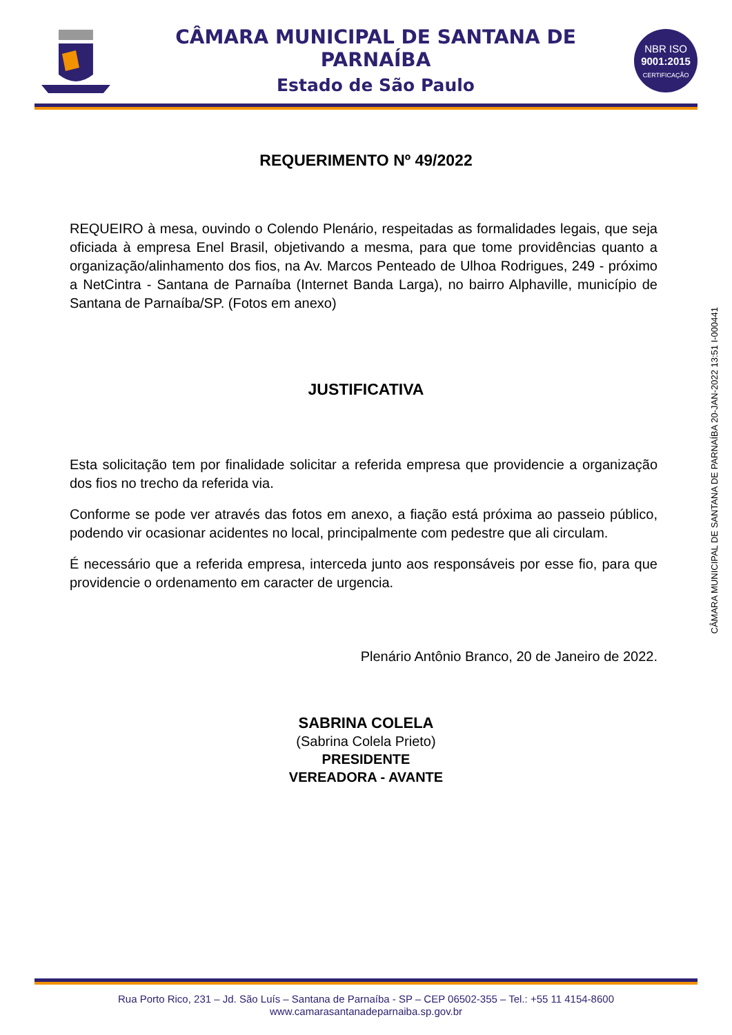CÂMARA MUNICIPAL DE SANTANA DE PARNAÍBA
Estado de São Paulo
NBR ISO
9001:2015
CERTIFICAÇÃO
REQUERIMENTO Nº 49/2022
REQUEIRO à mesa, ouvindo o Colendo Plenário, respeitadas as formalidades legais, que seja oficiada à empresa Enel Brasil, objetivando a mesma, para que tome providências quanto a organização/alinhamento dos fios, na Av. Marcos Penteado de Ulhoa Rodrigues, 249 - próximo a NetCintra - Santana de Parnaíba (Internet Banda Larga), no bairro Alphaville, município de Santana de Parnaíba/SP. (Fotos em anexo)
JUSTIFICATIVA
Esta solicitação tem por finalidade solicitar a referida empresa que providencie a organização dos fios no trecho da referida via.
Conforme se pode ver através das fotos em anexo, a fiação está próxima ao passeio público, podendo vir ocasionar acidentes no local, principalmente com pedestre que ali circulam.
É necessário que a referida empresa, interceda junto aos responsáveis por esse fio, para que providencie o ordenamento em caracter de urgencia.
Plenário Antônio Branco, 20 de Janeiro de 2022.
SABRINA COLELA
(Sabrina Colela Prieto)
PRESIDENTE
VEREADORA - AVANTE
CÂMARA MUNICIPAL DE SANTANA DE PARNAÍBA 20-JAN-2022 13:51 I-000441
Rua Porto Rico, 231 – Jd. São Luís – Santana de Parnaíba - SP – CEP 06502-355 – Tel.: +55 11 4154-8600
www.camarasantanadeparnaiba.sp.gov.br